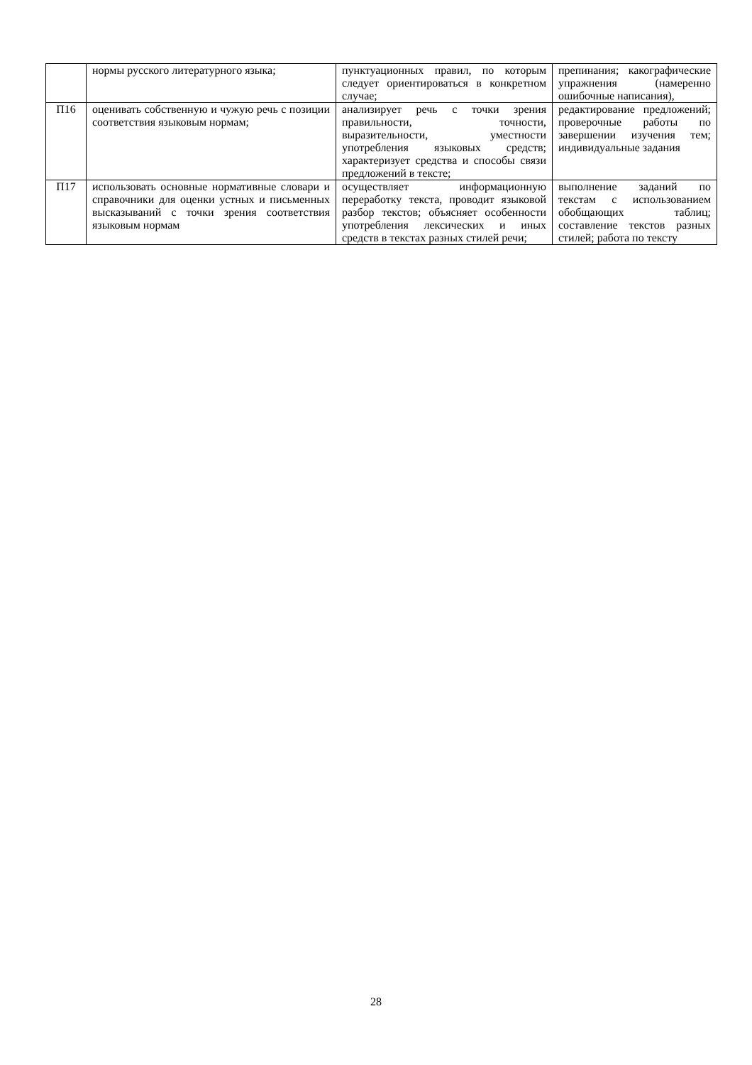| | нормы русского литературного языка; | пунктуационных правил, по которым следует ориентироваться в конкретном случае; | препинания; какографические упражнения (намеренно ошибочные написания), |
| П16 | оценивать собственную и чужую речь с позиции соответствия языковым нормам; | анализирует речь с точки зрения правильности, точности, выразительности, уместности употребления языковых средств; характеризует средства и способы связи предложений в тексте; | редактирование предложений; проверочные работы по завершении изучения тем; индивидуальные задания |
| П17 | использовать основные нормативные словари и справочники для оценки устных и письменных высказываний с точки зрения соответствия языковым нормам | осуществляет информационную переработку текста, проводит языковой разбор текстов; объясняет особенности употребления лексических и иных средств в текстах разных стилей речи; | выполнение заданий по текстам с использованием обобщающих таблиц; составление текстов разных стилей; работа по тексту |
28